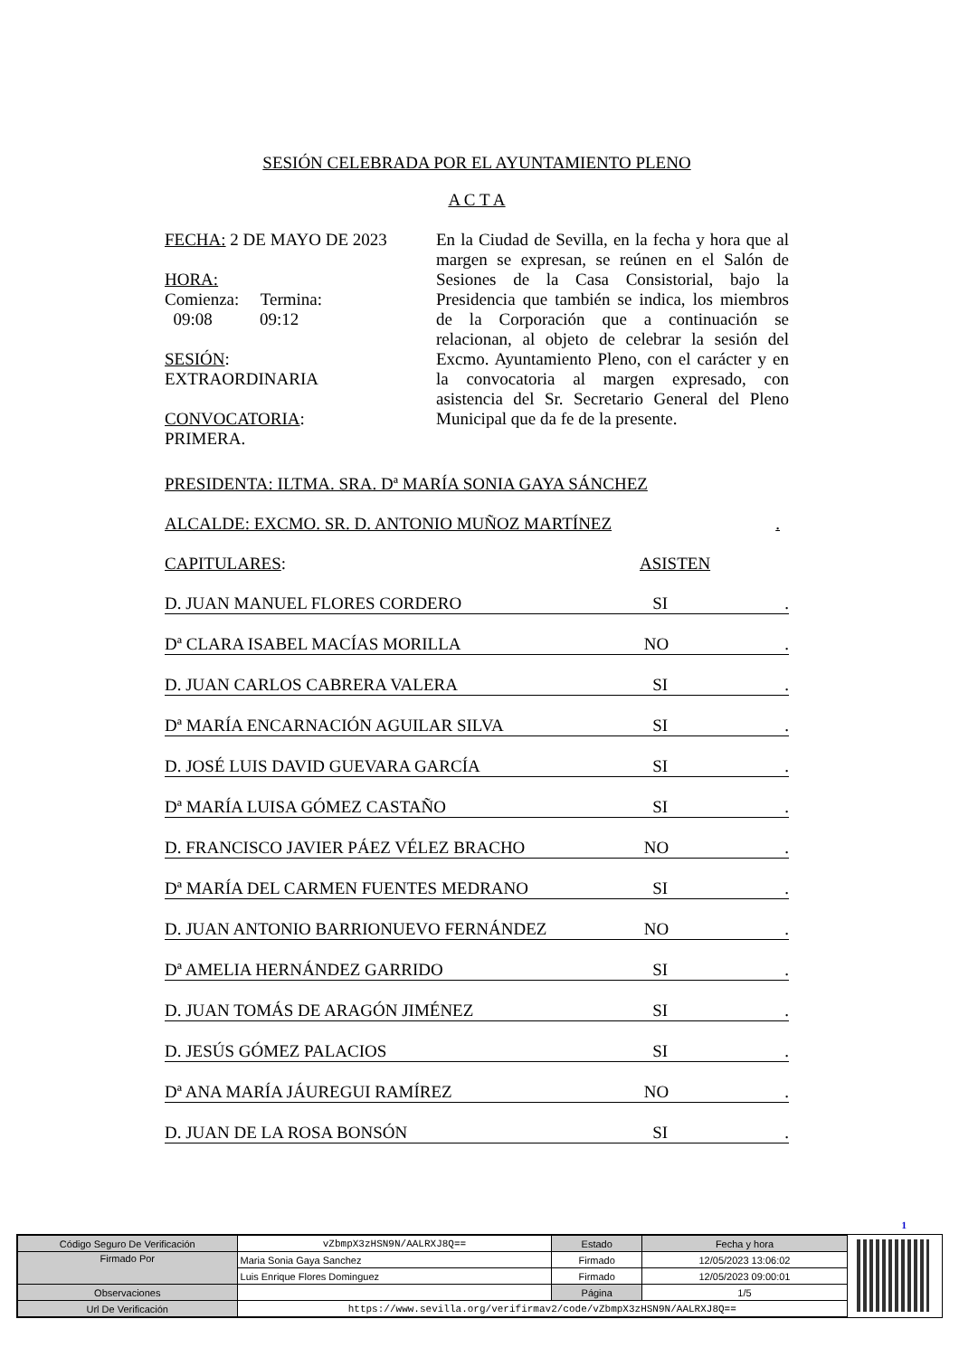SESIÓN CELEBRADA POR EL AYUNTAMIENTO PLENO
A C T A
FECHA: 2 DE MAYO DE 2023
HORA:
Comienza: Termina:
09:08 09:12
SESIÓN:
EXTRAORDINARIA
CONVOCATORIA:
PRIMERA.
En la Ciudad de Sevilla, en la fecha y hora que al margen se expresan, se reúnen en el Salón de Sesiones de la Casa Consistorial, bajo la Presidencia que también se indica, los miembros de la Corporación que a continuación se relacionan, al objeto de celebrar la sesión del Excmo. Ayuntamiento Pleno, con el carácter y en la convocatoria al margen expresado, con asistencia del Sr. Secretario General del Pleno Municipal que da fe de la presente.
PRESIDENTA: ILTMA. SRA. Dª MARÍA SONIA GAYA SÁNCHEZ
ALCALDE: EXCMO. SR. D. ANTONIO MUÑOZ MARTÍNEZ.
CAPITULARES: ASISTEN
D. JUAN MANUEL FLORES CORDERO SI.
Dª CLARA ISABEL MACÍAS MORILLA NO.
D. JUAN CARLOS CABRERA VALERA SI.
Dª MARÍA ENCARNACIÓN AGUILAR SILVA SI.
D. JOSÉ LUIS DAVID GUEVARA GARCÍA SI.
Dª MARÍA LUISA GÓMEZ CASTAÑO SI.
D. FRANCISCO JAVIER PÁEZ VÉLEZ BRACHO NO.
Dª MARÍA DEL CARMEN FUENTES MEDRANO SI.
D. JUAN ANTONIO BARRIONUEVO FERNÁNDEZ NO.
Dª AMELIA HERNÁNDEZ GARRIDO SI.
D. JUAN TOMÁS DE ARAGÓN JIMÉNEZ SI.
D. JESÚS GÓMEZ PALACIOS SI.
Dª ANA MARÍA JÁUREGUI RAMÍREZ NO.
D. JUAN DE LA ROSA BONSÓN SI.
1
| Código Seguro De Verificación | vZbmpX3zHSN9N/AALRXJ8Q== | Estado | Fecha y hora |
| Firmado Por | Maria Sonia Gaya Sanchez | Firmado | 12/05/2023 13:06:02 |
| | Luis Enrique Flores Dominguez | Firmado | 12/05/2023 09:00:01 |
| Observaciones | | Página | 1/5 |
| Url De Verificación | https://www.sevilla.org/verifirmav2/code/vZbmpX3zHSN9N/AALRXJ8Q== | | |